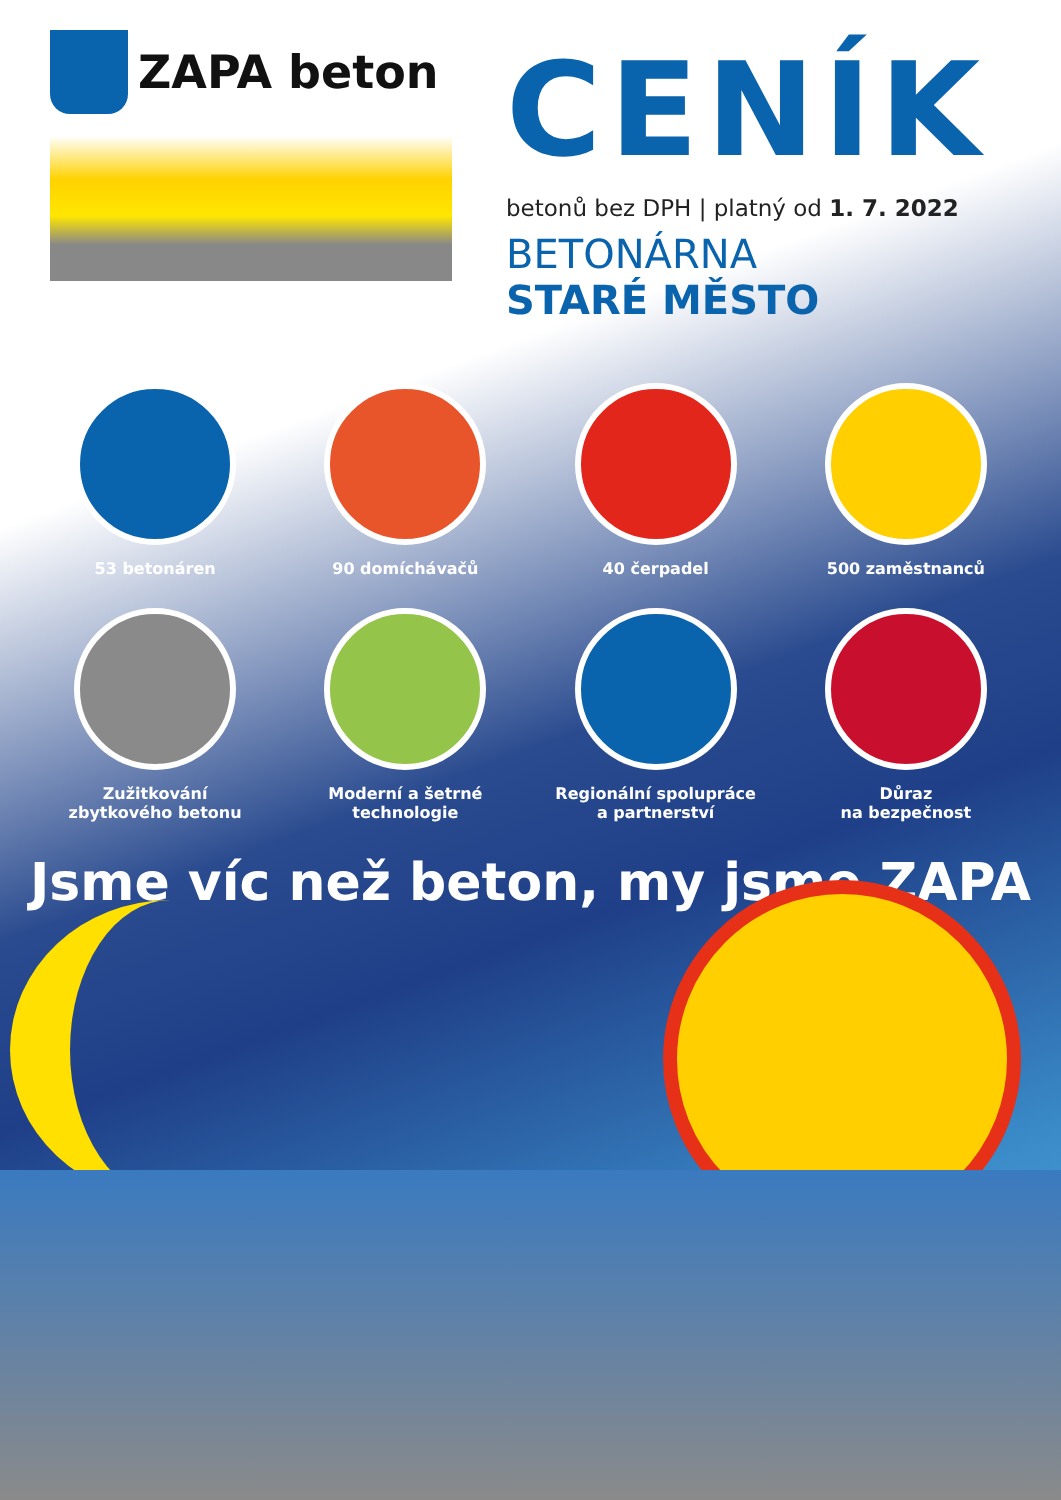ZAPA beton
CENÍK
betonů bez DPH | platný od 1. 7. 2022
BETONÁRNA
STARÉ MĚSTO
53 betonáren
90 domíchávačů
40 čerpadel
500 zaměstnanců
Zužitkování
zbytkového betonu
Moderní a šetrné
technologie
Regionální spolupráce
a partnerství
Důraz
na bezpečnost
Jsme víc než beton, my jsme ZAPA